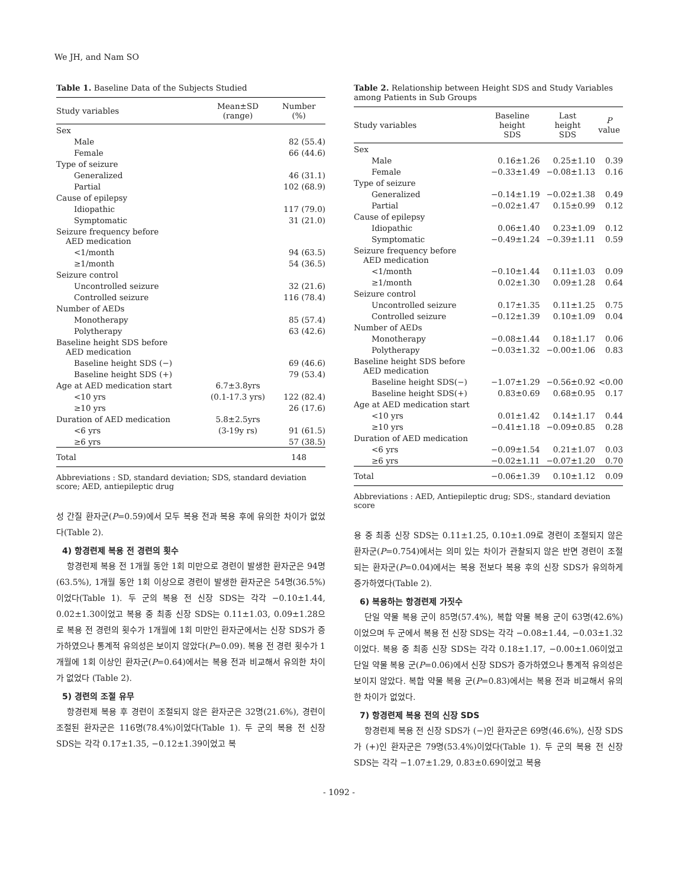We JH, and Nam SO
Table 1. Baseline Data of the Subjects Studied
| Study variables | Mean±SD (range) | Number (%) |
| --- | --- | --- |
| Sex | | |
| Male | | 82 (55.4) |
| Female | | 66 (44.6) |
| Type of seizure | | |
| Generalized | | 46 (31.1) |
| Partial | | 102 (68.9) |
| Cause of epilepsy | | |
| Idiopathic | | 117 (79.0) |
| Symptomatic | | 31 (21.0) |
| Seizure frequency before AED medication | | |
| <1/month | | 94 (63.5) |
| ≥1/month | | 54 (36.5) |
| Seizure control | | |
| Uncontrolled seizure | | 32 (21.6) |
| Controlled seizure | | 116 (78.4) |
| Number of AEDs | | |
| Monotherapy | | 85 (57.4) |
| Polytherapy | | 63 (42.6) |
| Baseline height SDS before AED medication | | |
| Baseline height SDS (−) | | 69 (46.6) |
| Baseline height SDS (+) | | 79 (53.4) |
| Age at AED medication start | 6.7±3.8yrs | |
| <10 yrs | (0.1-17.3 yrs) | 122 (82.4) |
| ≥10 yrs | | 26 (17.6) |
| Duration of AED medication | 5.8±2.5yrs | |
| <6 yrs | (3-19y rs) | 91 (61.5) |
| ≥6 yrs | | 57 (38.5) |
| Total | | 148 |
Abbreviations : SD, standard deviation; SDS, standard deviation score; AED, antiepileptic drug
성 간질 환자군(P=0.59)에서 모두 복용 전과 복용 후에 유의한 차이가 없었다(Table 2).
4) 항경련제 복용 전 경련의 횟수
항경련제 복용 전 1개월 동안 1회 미만으로 경련이 발생한 환자군은 94명(63.5%), 1개월 동안 1회 이상으로 경련이 발생한 환자군은 54명(36.5%)이었다(Table 1). 두 군의 복용 전 신장 SDS는 각각 −0.10±1.44, 0.02±1.30이었고 복용 중 최종 신장 SDS는 0.11±1.03, 0.09±1.28으로 복용 전 경련의 횟수가 1개월에 1회 미만인 환자군에서는 신장 SDS가 증가하였으나 통계적 유의성은 보이지 않았다(P=0.09). 복용 전 경련 횟수가 1개월에 1회 이상인 환자군(P=0.64)에서는 복용 전과 비교해서 유의한 차이가 없었다 (Table 2).
5) 경련의 조절 유무
항경련제 복용 후 경련이 조절되지 않은 환자군은 32명(21.6%), 경련이 조절된 환자군은 116명(78.4%)이었다(Table 1). 두 군의 복용 전 신장 SDS는 각각 0.17±1.35, −0.12±1.39이었고 복
Table 2. Relationship between Height SDS and Study Variables among Patients in Sub Groups
| Study variables | Baseline height SDS | Last height SDS | P value |
| --- | --- | --- | --- |
| Sex | | | |
| Male | 0.16±1.26 | 0.25±1.10 | 0.39 |
| Female | −0.33±1.49 | −0.08±1.13 | 0.16 |
| Type of seizure | | | |
| Generalized | −0.14±1.19 | −0.02±1.38 | 0.49 |
| Partial | −0.02±1.47 | 0.15±0.99 | 0.12 |
| Cause of epilepsy | | | |
| Idiopathic | 0.06±1.40 | 0.23±1.09 | 0.12 |
| Symptomatic | −0.49±1.24 | −0.39±1.11 | 0.59 |
| Seizure frequency before AED medication | | | |
| <1/month | −0.10±1.44 | 0.11±1.03 | 0.09 |
| ≥1/month | 0.02±1.30 | 0.09±1.28 | 0.64 |
| Seizure control | | | |
| Uncontrolled seizure | 0.17±1.35 | 0.11±1.25 | 0.75 |
| Controlled seizure | −0.12±1.39 | 0.10±1.09 | 0.04 |
| Number of AEDs | | | |
| Monotherapy | −0.08±1.44 | 0.18±1.17 | 0.06 |
| Polytherapy | −0.03±1.32 | −0.00±1.06 | 0.83 |
| Baseline height SDS before AED medication | | | |
| Baseline height SDS(−) | −1.07±1.29 | −0.56±0.92 | <0.00 |
| Baseline height SDS(+) | 0.83±0.69 | 0.68±0.95 | 0.17 |
| Age at AED medication start | | | |
| <10 yrs | 0.01±1.42 | 0.14±1.17 | 0.44 |
| ≥10 yrs | −0.41±1.18 | −0.09±0.85 | 0.28 |
| Duration of AED medication | | | |
| <6 yrs | −0.09±1.54 | 0.21±1.07 | 0.03 |
| ≥6 yrs | −0.02±1.11 | −0.07±1.20 | 0.70 |
| Total | −0.06±1.39 | 0.10±1.12 | 0.09 |
Abbreviations : AED, Antiepileptic drug; SDS:, standard deviation score
용 중 최종 신장 SDS는 0.11±1.25, 0.10±1.09로 경련이 조절되지 않은 환자군(P=0.754)에서는 의미 있는 차이가 관찰되지 않은 반면 경련이 조절되는 환자군(P=0.04)에서는 복용 전보다 복용 후의 신장 SDS가 유의하게 증가하였다(Table 2).
6) 복용하는 항경련제 가짓수
단일 약물 복용 군이 85명(57.4%), 복합 약물 복용 군이 63명(42.6%)이었으며 두 군에서 복용 전 신장 SDS는 각각 −0.08±1.44, −0.03±1.32이었다. 복용 중 최종 신장 SDS는 각각 0.18±1.17, −0.00±1.06이었고 단일 약물 복용 군(P=0.06)에서 신장 SDS가 증가하였으나 통계적 유의성은 보이지 않았다. 복합 약물 복용 군(P=0.83)에서는 복용 전과 비교해서 유의한 차이가 없었다.
7) 항경련제 복용 전의 신장 SDS
항경련제 복용 전 신장 SDS가 (−)인 환자군은 69명(46.6%), 신장 SDS가 (+)인 환자군은 79명(53.4%)이었다(Table 1). 두 군의 복용 전 신장 SDS는 각각 −1.07±1.29, 0.83±0.69이었고 복용
- 1092 -